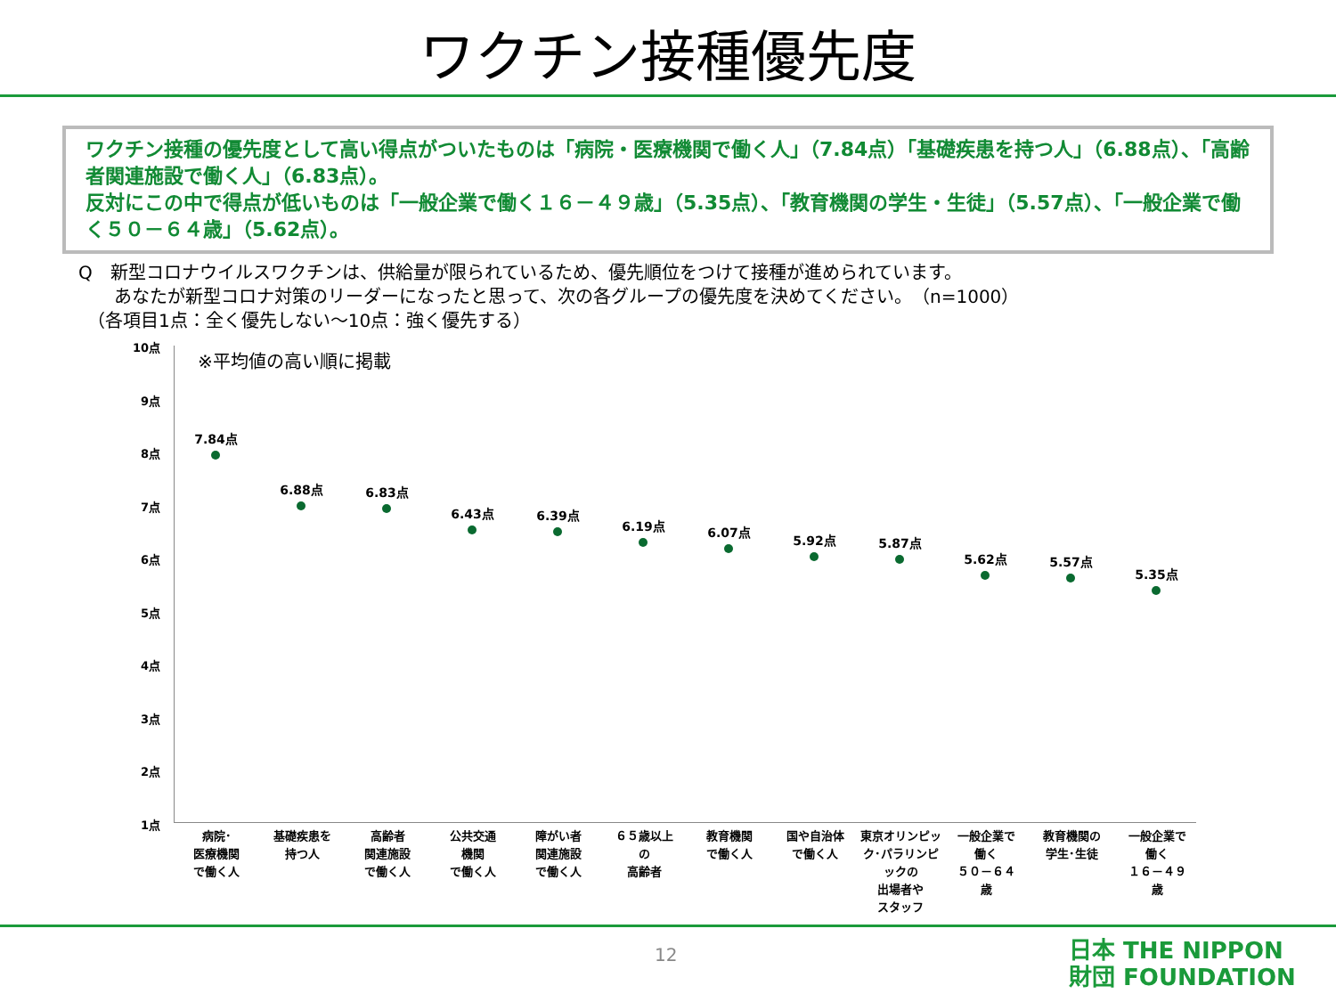ワクチン接種優先度
ワクチン接種の優先度として高い得点がついたものは「病院・医療機関で働く人」（7.84点）「基礎疾患を持つ人」（6.88点）、「高齢者関連施設で働く人」（6.83点）。
反対にこの中で得点が低いものは「一般企業で働く１６－４９歳」（5.35点）、「教育機関の学生・生徒」（5.57点）、「一般企業で働く５０－６４歳」（5.62点）。
Q　新型コロナウイルスワクチンは、供給量が限られているため、優先順位をつけて接種が進められています。
　　あなたが新型コロナ対策のリーダーになったと思って、次の各グループの優先度を決めてください。　（n=1000）
　（各項目1点：全く優先しない～10点：強く優先する）
10点
9点
8点
7点
6点
5点
4点
3点
2点
1点
※平均値の高い順に掲載
7.84点
6.88点 6.83点
6.43点 6.39点
6.19点 6.07点
5.92点 5.87点
5.62点 5.57点
5.35点
病院･
医療機関
で働く人
基礎疾患を
持つ人
高齢者
関連施設
で働く人
公共交通
機関
で働く人
障がい者
関連施設
で働く人
６５歳以上
の
高齢者
教育機関
で働く人
国や自治体
で働く人
東京オリンピック･パラリンピックの
出場者や
スタッフ
一般企業で
働く
５０－６４
歳
教育機関の
学生･生徒
一般企業で
働く
１６－４９
歳
12
日本 THE NIPPON
財団 FOUNDATION